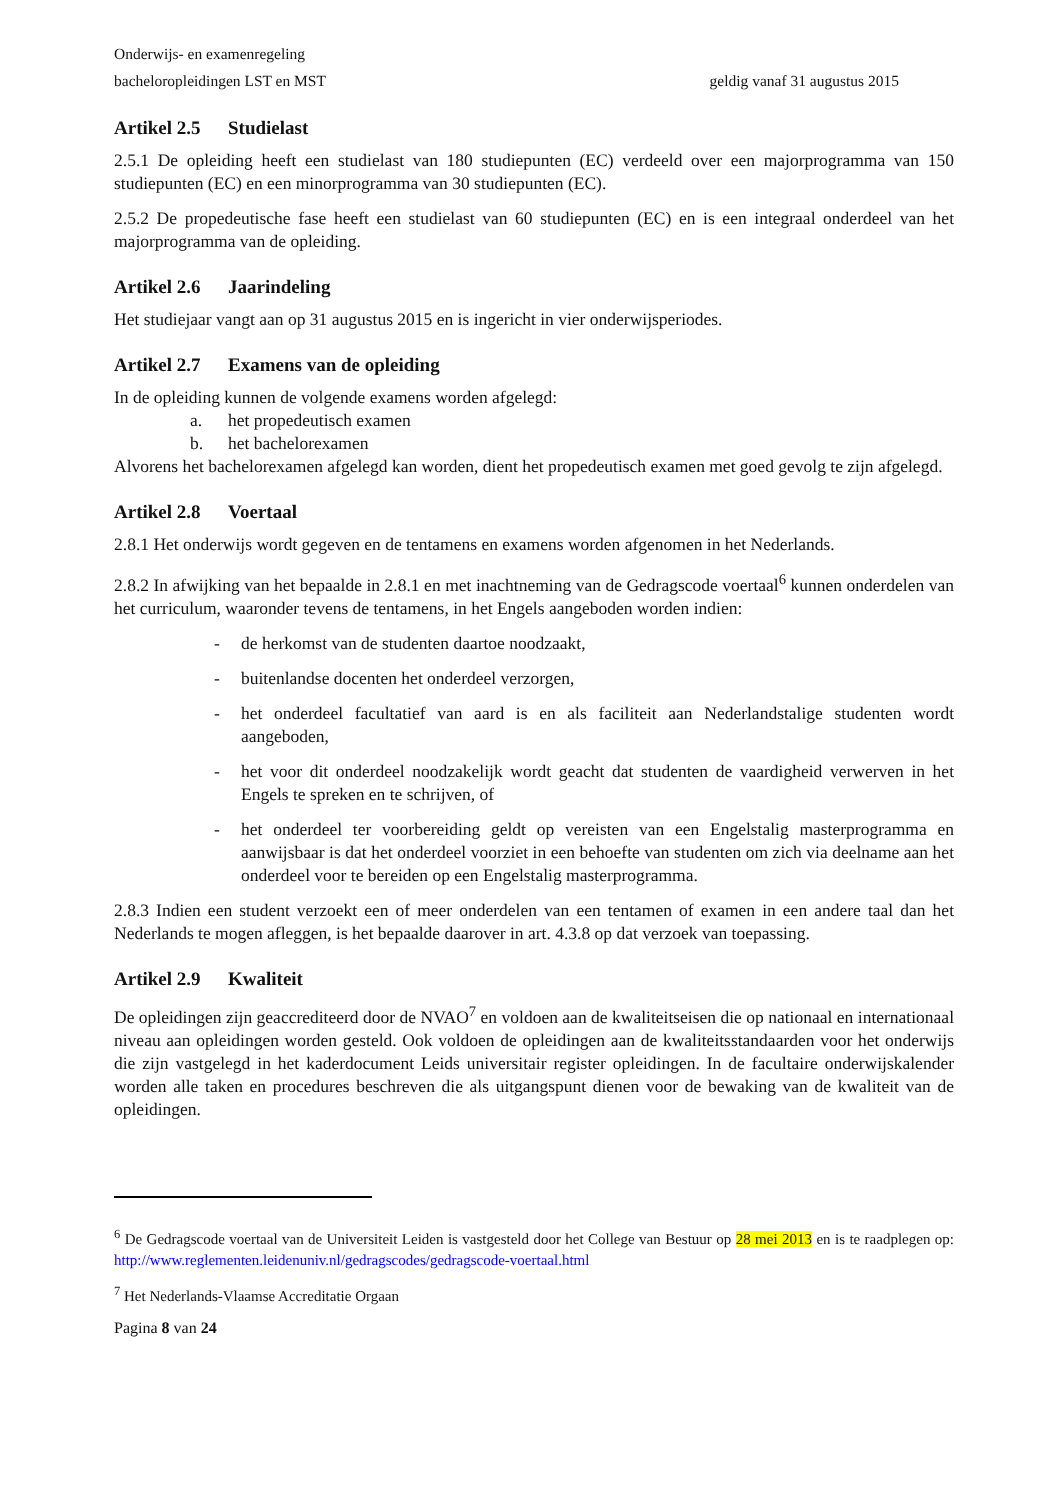Onderwijs- en examenregeling
bacheloropleidingen LST en MST geldig vanaf 31 augustus 2015
Artikel 2.5 Studielast
2.5.1 De opleiding heeft een studielast van 180 studiepunten (EC) verdeeld over een majorprogramma van 150 studiepunten (EC) en een minorprogramma van 30 studiepunten (EC).
2.5.2 De propedeutische fase heeft een studielast van 60 studiepunten (EC) en is een integraal onderdeel van het majorprogramma van de opleiding.
Artikel 2.6 Jaarindeling
Het studiejaar vangt aan op 31 augustus 2015 en is ingericht in vier onderwijsperiodes.
Artikel 2.7 Examens van de opleiding
In de opleiding kunnen de volgende examens worden afgelegd:
a. het propedeutisch examen
b. het bachelorexamen
Alvorens het bachelorexamen afgelegd kan worden, dient het propedeutisch examen met goed gevolg te zijn afgelegd.
Artikel 2.8 Voertaal
2.8.1 Het onderwijs wordt gegeven en de tentamens en examens worden afgenomen in het Nederlands.
2.8.2 In afwijking van het bepaalde in 2.8.1 en met inachtneming van de Gedragscode voertaal<sup>6</sup> kunnen onderdelen van het curriculum, waaronder tevens de tentamens, in het Engels aangeboden worden indien:
- de herkomst van de studenten daartoe noodzaakt,
- buitenlandse docenten het onderdeel verzorgen,
- het onderdeel facultatief van aard is en als faciliteit aan Nederlandstalige studenten wordt aangeboden,
- het voor dit onderdeel noodzakelijk wordt geacht dat studenten de vaardigheid verwerven in het Engels te spreken en te schrijven, of
- het onderdeel ter voorbereiding geldt op vereisten van een Engelstalig masterprogramma en aanwijsbaar is dat het onderdeel voorziet in een behoefte van studenten om zich via deelname aan het onderdeel voor te bereiden op een Engelstalig masterprogramma.
2.8.3 Indien een student verzoekt een of meer onderdelen van een tentamen of examen in een andere taal dan het Nederlands te mogen afleggen, is het bepaalde daarover in art. 4.3.8 op dat verzoek van toepassing.
Artikel 2.9 Kwaliteit
De opleidingen zijn geaccrediteerd door de NVAO<sup>7</sup> en voldoen aan de kwaliteitseisen die op nationaal en internationaal niveau aan opleidingen worden gesteld. Ook voldoen de opleidingen aan de kwaliteitsstandaarden voor het onderwijs die zijn vastgelegd in het kaderdocument Leids universitair register opleidingen. In de facultaire onderwijskalender worden alle taken en procedures beschreven die als uitgangspunt dienen voor de bewaking van de kwaliteit van de opleidingen.
<sup>6</sup> De Gedragscode voertaal van de Universiteit Leiden is vastgesteld door het College van Bestuur op 28 mei 2013 en is te raadplegen op: http://www.reglementen.leidenuniv.nl/gedragscodes/gedragscode-voertaal.html
<sup>7</sup> Het Nederlands-Vlaamse Accreditatie Orgaan
Pagina 8 van 24